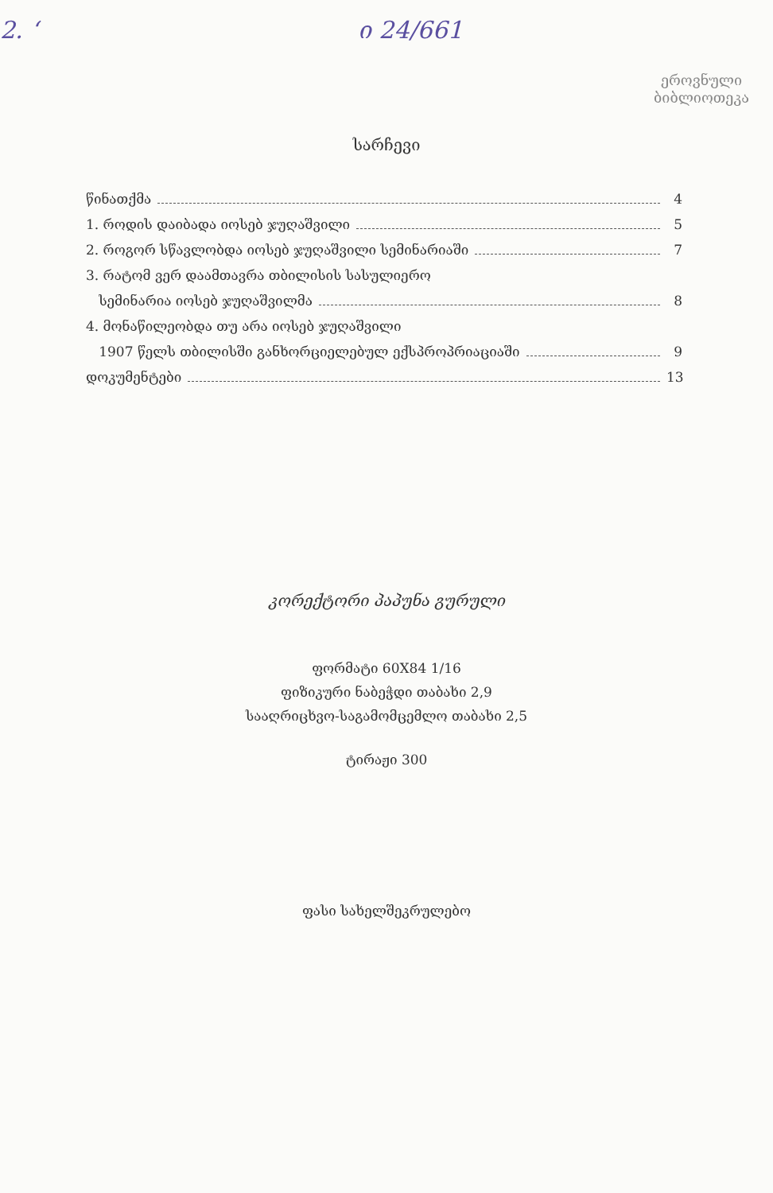2. ‘ი 24/661
ეროვნული
ბიბლიოთეკა
სარჩევი
წინათქმა 4
1. როდის დაიბადა იოსებ ჯუღაშვილი 5
2. როგორ სწავლობდა იოსებ ჯუღაშვილი სემინარიაში 7
3. რატომ ვერ დაამთავრა თბილისის სასულიერო
სემინარია იოსებ ჯუღაშვილმა 8
4. მონაწილეობდა თუ არა იოსებ ჯუღაშვილი
1907 წელს თბილისში განხორციელებულ ექსპროპრიაციაში 9
დოკუმენტები 13
კორექტორი პაპუნა გურული
ფორმატი 60X84 1/16
ფიზიკური ნაბეჭდი თაბახი 2,9
სააღრიცხვო-საგამომცემლო თაბახი 2,5
ტირაჟი 300
ფასი სახელშეკრულებო